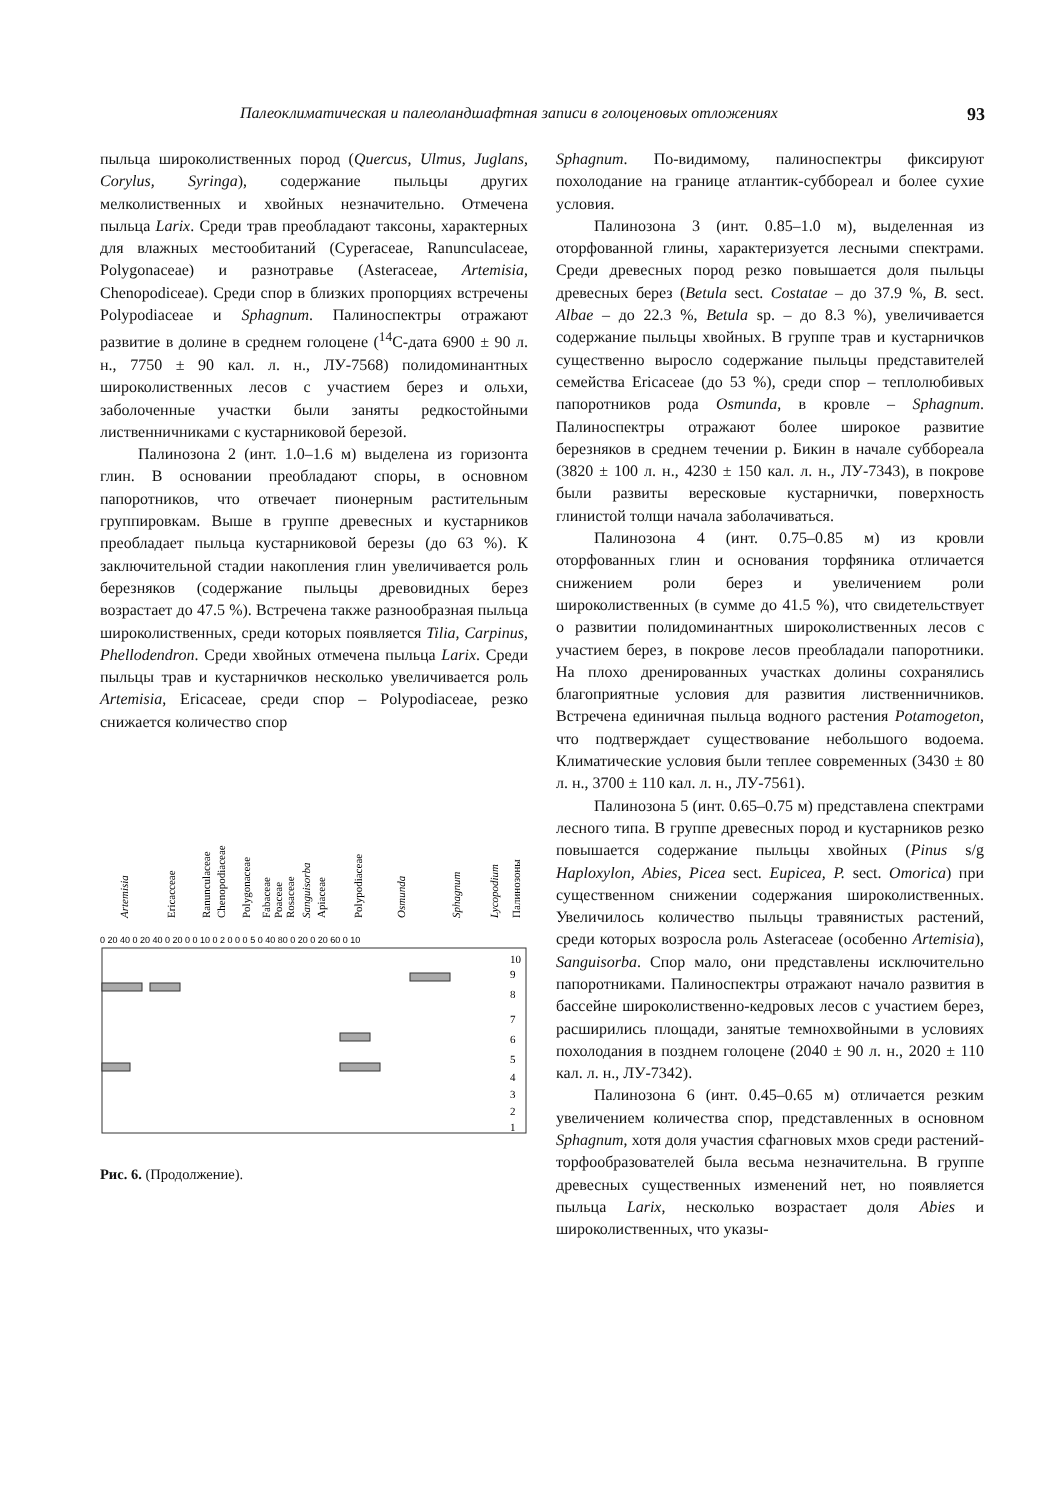Палеоклиматическая и палеоландшафтная записи в голоценовых отложениях 93
пыльца широколиственных пород (Quercus, Ulmus, Juglans, Corylus, Syringa), содержание пыльцы других мелколиственных и хвойных незначительно. Отмечена пыльца Larix. Среди трав преобладают таксоны, характерных для влажных местообитаний (Cyperaceae, Ranunculaceae, Polygonaceae) и разнотравье (Asteraceae, Artemisia, Chenopodiceae). Среди спор в близких пропорциях встречены Polypodiaceae и Sphagnum. Палиноспектры отражают развитие в долине в среднем голоцене (<sup>14</sup>С-дата 6900 ± 90 л. н., 7750 ± 90 кал. л. н., ЛУ-7568) полидоминантных широколиственных лесов с участием берез и ольхи, заболоченные участки были заняты редкостойными лиственничниками с кустарниковой березой.
Палинозона 2 (инт. 1.0–1.6 м) выделена из горизонта глин. В основании преобладают споры, в основном папоротников, что отвечает пионерным растительным группировкам. Выше в группе древесных и кустарников преобладает пыльца кустарниковой березы (до 63 %). К заключительной стадии накопления глин увеличивается роль березняков (содержание пыльцы древовидных берез возрастает до 47.5 %). Встречена также разнообразная пыльца широколиственных, среди которых появляется Tilia, Carpinus, Phellodendron. Среди хвойных отмечена пыльца Larix. Среди пыльцы трав и кустарничков несколько увеличивается роль Artemisia, Ericaceae, среди спор – Polypodiaceae, резко снижается количество спор
Artemisia
Ericacceae
Ranunculaceae
Chenopodiaceae
Polygonaceae
Fabaceae
Poaceae
Rosaceae
Sanguisorba
Apiaceae
Polypodiaceae
Osmunda
Sphagnum
Lycopodium
Палинозоны
0 20 40 0 20 40 0 20 0 0 10 0 2 0 0 0 5 0 40 80 0 20 0 20 60 0 10
10
9
8
7
6
5
4
3
2
1
Рис. 6. (Продолжение).
Sphagnum. По-видимому, палиноспектры фиксируют похолодание на границе атлантик-суббореал и более сухие условия.
Палинозона 3 (инт. 0.85–1.0 м), выделенная из оторфованной глины, характеризуется лесными спектрами. Среди древесных пород резко повышается доля пыльцы древесных берез (Betula sect. Costatae – до 37.9 %, B. sect. Albae – до 22.3 %, Betula sp. – до 8.3 %), увеличивается содержание пыльцы хвойных. В группе трав и кустарничков существенно выросло содержание пыльцы представителей семейства Ericaceae (до 53 %), среди спор – теплолюбивых папоротников рода Osmunda, в кровле – Sphagnum. Палиноспектры отражают более широкое развитие березняков в среднем течении р. Бикин в начале суббореала (3820 ± 100 л. н., 4230 ± 150 кал. л. н., ЛУ-7343), в покрове были развиты вересковые кустарнички, поверхность глинистой толщи начала заболачиваться.
Палинозона 4 (инт. 0.75–0.85 м) из кровли оторфованных глин и основания торфяника отличается снижением роли берез и увеличением роли широколиственных (в сумме до 41.5 %), что свидетельствует о развитии полидоминантных широколиственных лесов с участием берез, в покрове лесов преобладали папоротники. На плохо дренированных участках долины сохранялись благоприятные условия для развития лиственничников. Встречена единичная пыльца водного растения Potamogeton, что подтверждает существование небольшого водоема. Климатические условия были теплее современных (3430 ± 80 л. н., 3700 ± 110 кал. л. н., ЛУ-7561).
Палинозона 5 (инт. 0.65–0.75 м) представлена спектрами лесного типа. В группе древесных пород и кустарников резко повышается содержание пыльцы хвойных (Pinus s/g Haploxylon, Abies, Picea sect. Eupicea, P. sect. Omorica) при существенном снижении содержания широколиственных. Увеличилось количество пыльцы травянистых растений, среди которых возросла роль Asteraceae (особенно Artemisia), Sanguisorba. Спор мало, они представлены исключительно папоротниками. Палиноспектры отражают начало развития в бассейне широколиственно-кедровых лесов с участием берез, расширились площади, занятые темнохвойными в условиях похолодания в позднем голоцене (2040 ± 90 л. н., 2020 ± 110 кал. л. н., ЛУ-7342).
Палинозона 6 (инт. 0.45–0.65 м) отличается резким увеличением количества спор, представленных в основном Sphagnum, хотя доля участия сфагновых мхов среди растений-торфообразователей была весьма незначительна. В группе древесных существенных изменений нет, но появляется пыльца Larix, несколько возрастает доля Abies и широколиственных, что указы-